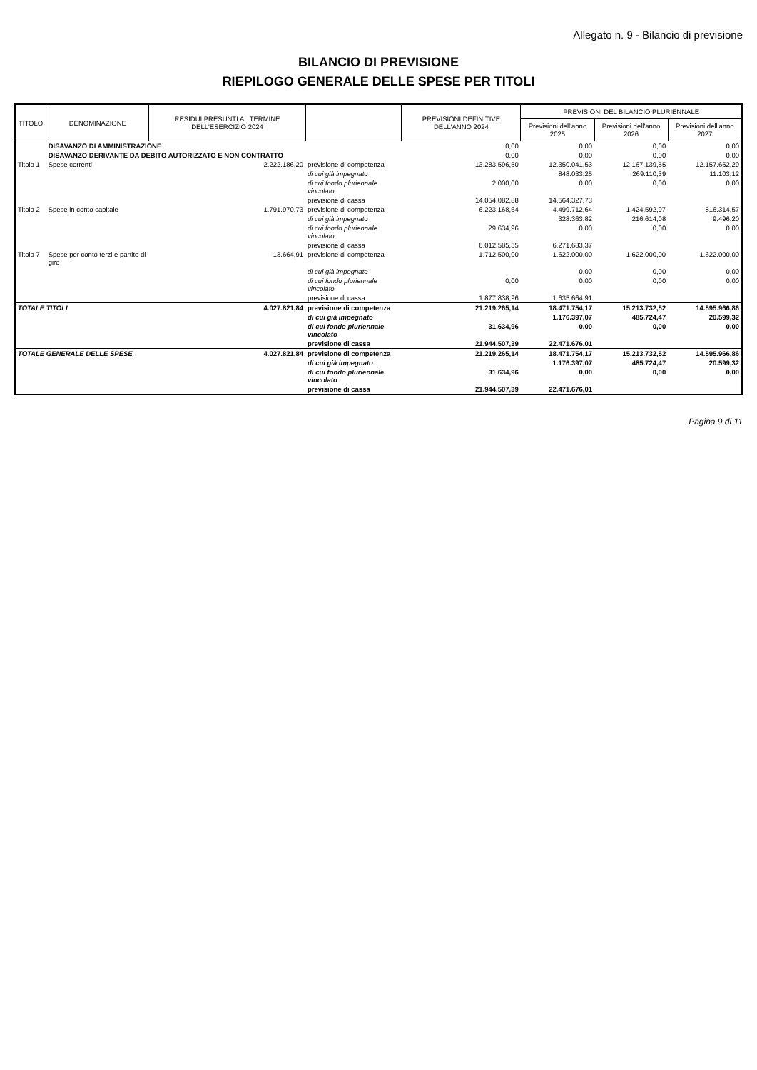Allegato n. 9 - Bilancio di previsione
BILANCIO DI PREVISIONE
RIEPILOGO GENERALE DELLE SPESE PER TITOLI
| TITOLO | DENOMINAZIONE | RESIDUI PRESUNTI AL TERMINE DELL'ESERCIZIO 2024 | | PREVISIONI DEFINITIVE DELL'ANNO 2024 | PREVISIONI DEL BILANCIO PLURIENNALE | | |
| --- | --- | --- | --- | --- | --- | --- | --- |
| | | | | | Previsioni dell'anno 2025 | Previsioni dell'anno 2026 | Previsioni dell'anno 2027 |
| | DISAVANZO DI AMMINISTRAZIONE | | | 0,00 | 0,00 | 0,00 | 0,00 |
| | DISAVANZO DERIVANTE DA DEBITO AUTORIZZATO E NON CONTRATTO | | | 0,00 | 0,00 | 0,00 | 0,00 |
| Titolo 1 | Spese correnti | 2.222.186,20 | previsione di competenza | 13.283.596,50 | 12.350.041,53 | 12.167.139,55 | 12.157.652,29 |
| | | | di cui già impegnato | | 848.033,25 | 269.110,39 | 11.103,12 |
| | | | di cui fondo pluriennale vincolato | 2.000,00 | 0,00 | 0,00 | 0,00 |
| | | | previsione di cassa | 14.054.082,88 | 14.564.327,73 | | |
| Titolo 2 | Spese in conto capitale | 1.791.970,73 | previsione di competenza | 6.223.168,64 | 4.499.712,64 | 1.424.592,97 | 816.314,57 |
| | | | di cui già impegnato | | 328.363,82 | 216.614,08 | 9.496,20 |
| | | | di cui fondo pluriennale vincolato | 29.634,96 | 0,00 | 0,00 | 0,00 |
| | | | previsione di cassa | 6.012.585,55 | 6.271.683,37 | | |
| Titolo 7 | Spese per conto terzi e partite di giro | 13.664,91 | previsione di competenza | 1.712.500,00 | 1.622.000,00 | 1.622.000,00 | 1.622.000,00 |
| | | | di cui già impegnato | | 0,00 | 0,00 | 0,00 |
| | | | di cui fondo pluriennale vincolato | 0,00 | 0,00 | 0,00 | 0,00 |
| | | | previsione di cassa | 1.877.838,96 | 1.635.664,91 | | |
| TOTALE TITOLI | | 4.027.821,84 | previsione di competenza | 21.219.265,14 | 18.471.754,17 | 15.213.732,52 | 14.595.966,86 |
| | | | di cui già impegnato | | 1.176.397,07 | 485.724,47 | 20.599,32 |
| | | | di cui fondo pluriennale vincolato | 31.634,96 | 0,00 | 0,00 | 0,00 |
| | | | previsione di cassa | 21.944.507,39 | 22.471.676,01 | | |
| TOTALE GENERALE DELLE SPESE | | 4.027.821,84 | previsione di competenza | 21.219.265,14 | 18.471.754,17 | 15.213.732,52 | 14.595.966,86 |
| | | | di cui già impegnato | | 1.176.397,07 | 485.724,47 | 20.599,32 |
| | | | di cui fondo pluriennale vincolato | 31.634,96 | 0,00 | 0,00 | 0,00 |
| | | | previsione di cassa | 21.944.507,39 | 22.471.676,01 | | |
Pagina 9 di 11